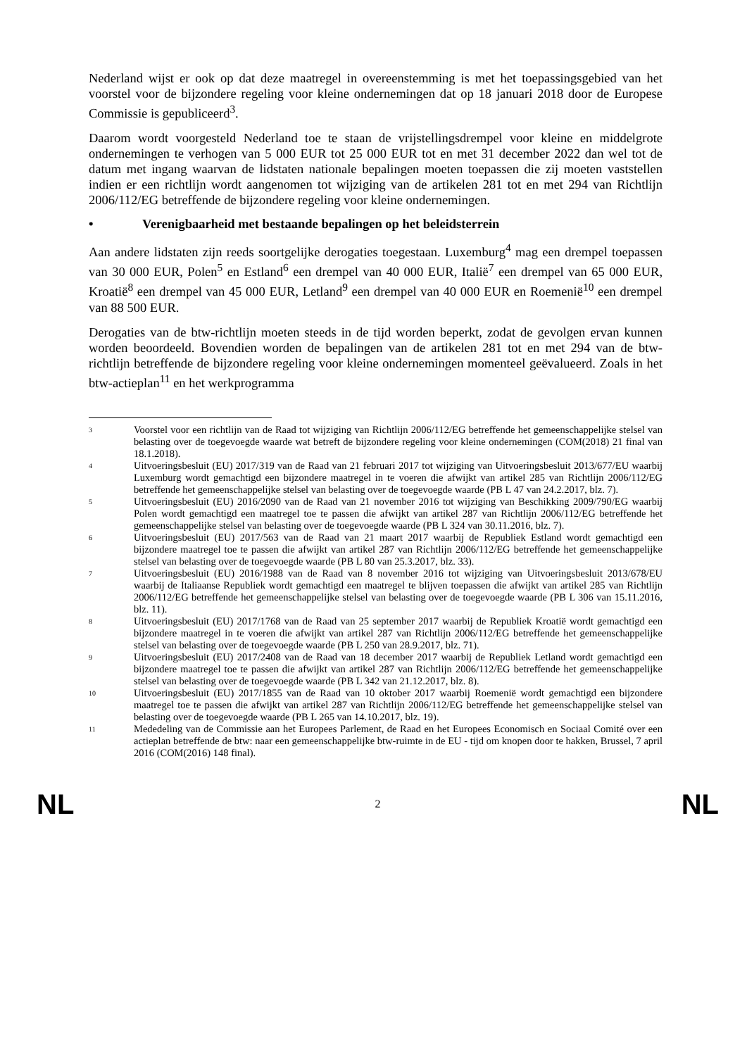Nederland wijst er ook op dat deze maatregel in overeenstemming is met het toepassingsgebied van het voorstel voor de bijzondere regeling voor kleine ondernemingen dat op 18 januari 2018 door de Europese Commissie is gepubliceerd<sup>3</sup>.
Daarom wordt voorgesteld Nederland toe te staan de vrijstellingsdrempel voor kleine en middelgrote ondernemingen te verhogen van 5 000 EUR tot 25 000 EUR tot en met 31 december 2022 dan wel tot de datum met ingang waarvan de lidstaten nationale bepalingen moeten toepassen die zij moeten vaststellen indien er een richtlijn wordt aangenomen tot wijziging van de artikelen 281 tot en met 294 van Richtlijn 2006/112/EG betreffende de bijzondere regeling voor kleine ondernemingen.
• Verenigbaarheid met bestaande bepalingen op het beleidsterrein
Aan andere lidstaten zijn reeds soortgelijke derogaties toegestaan. Luxemburg<sup>4</sup> mag een drempel toepassen van 30 000 EUR, Polen<sup>5</sup> en Estland<sup>6</sup> een drempel van 40 000 EUR, Italië<sup>7</sup> een drempel van 65 000 EUR, Kroatië<sup>8</sup> een drempel van 45 000 EUR, Letland<sup>9</sup> een drempel van 40 000 EUR en Roemenië<sup>10</sup> een drempel van 88 500 EUR.
Derogaties van de btw-richtlijn moeten steeds in de tijd worden beperkt, zodat de gevolgen ervan kunnen worden beoordeeld. Bovendien worden de bepalingen van de artikelen 281 tot en met 294 van de btw-richtlijn betreffende de bijzondere regeling voor kleine ondernemingen momenteel geëvalueerd. Zoals in het btw-actieplan<sup>11</sup> en het werkprogramma
3 Voorstel voor een richtlijn van de Raad tot wijziging van Richtlijn 2006/112/EG betreffende het gemeenschappelijke stelsel van belasting over de toegevoegde waarde wat betreft de bijzondere regeling voor kleine ondernemingen (COM(2018) 21 final van 18.1.2018).
4 Uitvoeringsbesluit (EU) 2017/319 van de Raad van 21 februari 2017 tot wijziging van Uitvoeringsbesluit 2013/677/EU waarbij Luxemburg wordt gemachtigd een bijzondere maatregel in te voeren die afwijkt van artikel 285 van Richtlijn 2006/112/EG betreffende het gemeenschappelijke stelsel van belasting over de toegevoegde waarde (PB L 47 van 24.2.2017, blz. 7).
5 Uitvoeringsbesluit (EU) 2016/2090 van de Raad van 21 november 2016 tot wijziging van Beschikking 2009/790/EG waarbij Polen wordt gemachtigd een maatregel toe te passen die afwijkt van artikel 287 van Richtlijn 2006/112/EG betreffende het gemeenschappelijke stelsel van belasting over de toegevoegde waarde (PB L 324 van 30.11.2016, blz. 7).
6 Uitvoeringsbesluit (EU) 2017/563 van de Raad van 21 maart 2017 waarbij de Republiek Estland wordt gemachtigd een bijzondere maatregel toe te passen die afwijkt van artikel 287 van Richtlijn 2006/112/EG betreffende het gemeenschappelijke stelsel van belasting over de toegevoegde waarde (PB L 80 van 25.3.2017, blz. 33).
7 Uitvoeringsbesluit (EU) 2016/1988 van de Raad van 8 november 2016 tot wijziging van Uitvoeringsbesluit 2013/678/EU waarbij de Italiaanse Republiek wordt gemachtigd een maatregel te blijven toepassen die afwijkt van artikel 285 van Richtlijn 2006/112/EG betreffende het gemeenschappelijke stelsel van belasting over de toegevoegde waarde (PB L 306 van 15.11.2016, blz. 11).
8 Uitvoeringsbesluit (EU) 2017/1768 van de Raad van 25 september 2017 waarbij de Republiek Kroatië wordt gemachtigd een bijzondere maatregel in te voeren die afwijkt van artikel 287 van Richtlijn 2006/112/EG betreffende het gemeenschappelijke stelsel van belasting over de toegevoegde waarde (PB L 250 van 28.9.2017, blz. 71).
9 Uitvoeringsbesluit (EU) 2017/2408 van de Raad van 18 december 2017 waarbij de Republiek Letland wordt gemachtigd een bijzondere maatregel toe te passen die afwijkt van artikel 287 van Richtlijn 2006/112/EG betreffende het gemeenschappelijke stelsel van belasting over de toegevoegde waarde (PB L 342 van 21.12.2017, blz. 8).
10 Uitvoeringsbesluit (EU) 2017/1855 van de Raad van 10 oktober 2017 waarbij Roemenië wordt gemachtigd een bijzondere maatregel toe te passen die afwijkt van artikel 287 van Richtlijn 2006/112/EG betreffende het gemeenschappelijke stelsel van belasting over de toegevoegde waarde (PB L 265 van 14.10.2017, blz. 19).
11 Mededeling van de Commissie aan het Europees Parlement, de Raad en het Europees Economisch en Sociaal Comité over een actieplan betreffende de btw: naar een gemeenschappelijke btw-ruimte in de EU - tijd om knopen door te hakken, Brussel, 7 april 2016 (COM(2016) 148 final).
NL 2 NL